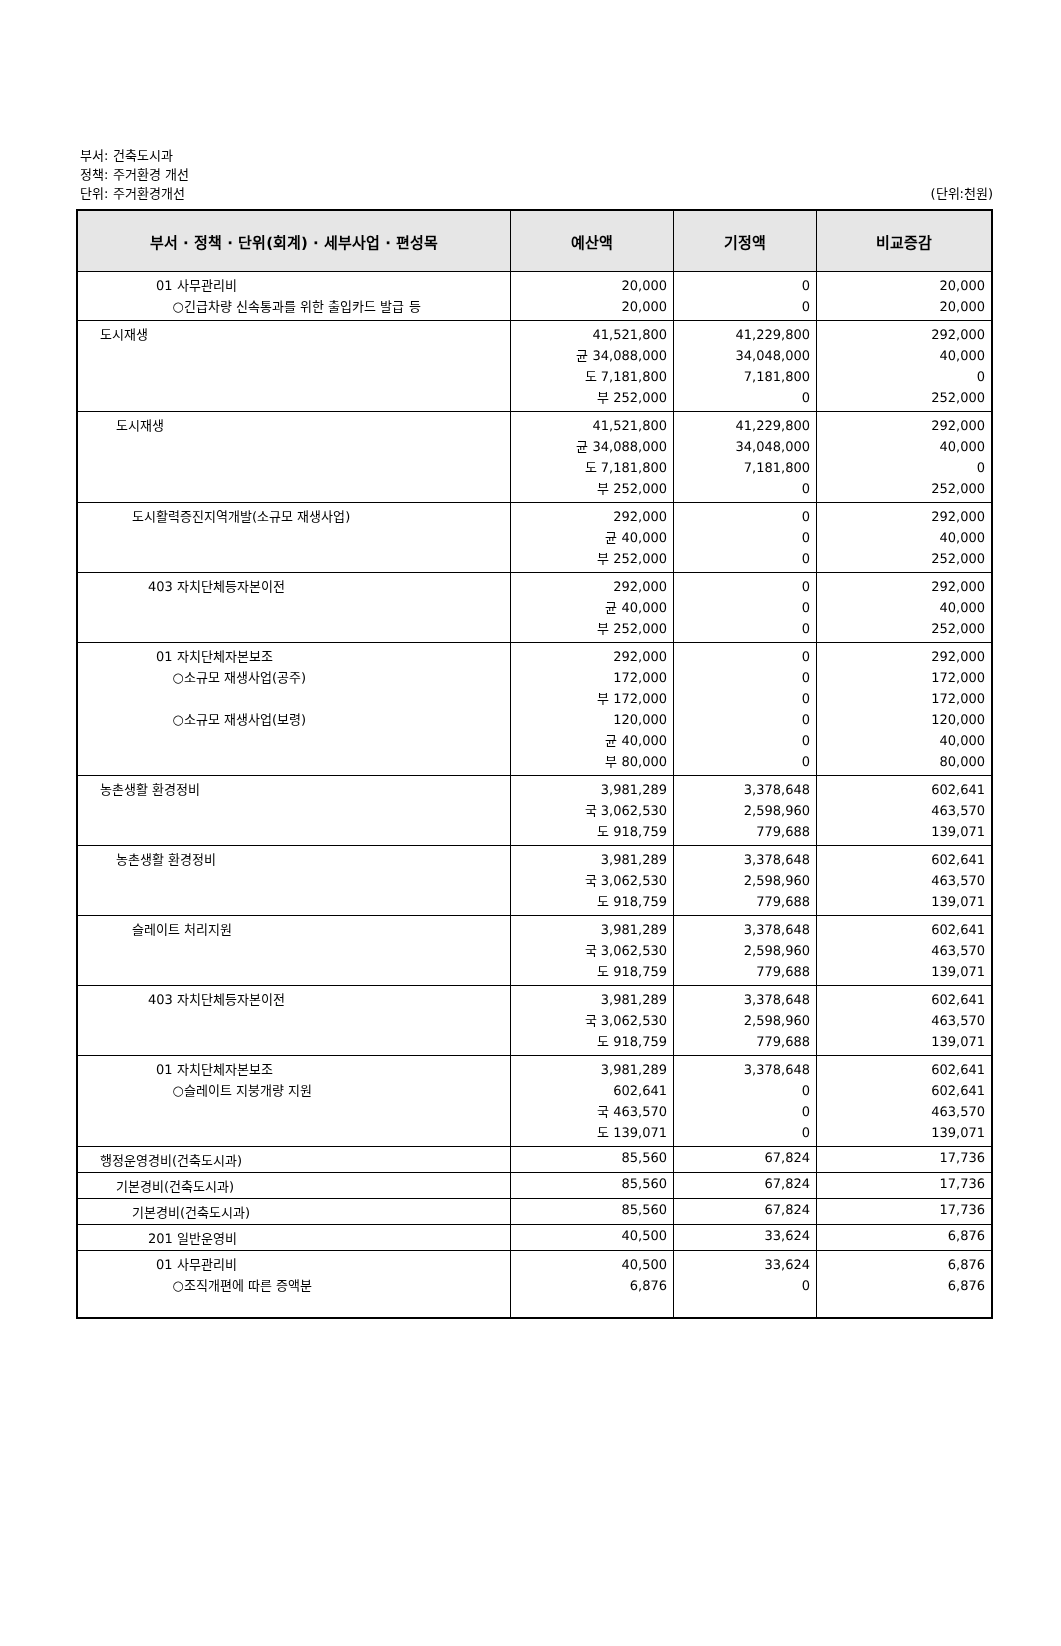부서: 건축도시과
정책: 주거환경 개선
단위: 주거환경개선 (단위:천원)
| 부서 · 정책 · 단위(회계) · 세부사업 · 편성목 | 예산액 | 기정액 | 비교증감 |
| --- | --- | --- | --- |
| 01 사무관리비 ○긴급차량 신속통과를 위한 출입카드 발급 등 | 20,000 20,000 | 0 0 | 20,000 20,000 |
| 도시재생 | 41,521,800 균 34,088,000 도 7,181,800 부 252,000 | 41,229,800 34,048,000 7,181,800 0 | 292,000 40,000 0 252,000 |
| 도시재생 | 41,521,800 균 34,088,000 도 7,181,800 부 252,000 | 41,229,800 34,048,000 7,181,800 0 | 292,000 40,000 0 252,000 |
| 도시활력증진지역개발(소규모 재생사업) | 292,000 균 40,000 부 252,000 | 0 0 0 | 292,000 40,000 252,000 |
| 403 자치단체등자본이전 | 292,000 균 40,000 부 252,000 | 0 0 0 | 292,000 40,000 252,000 |
| 01 자치단체자본보조 ○소규모 재생사업(공주) ○소규모 재생사업(보령) | 292,000 172,000 부 172,000 120,000 균 40,000 부 80,000 | 0 0 0 0 0 0 | 292,000 172,000 172,000 120,000 40,000 80,000 |
| 농촌생활 환경정비 | 3,981,289 국 3,062,530 도 918,759 | 3,378,648 2,598,960 779,688 | 602,641 463,570 139,071 |
| 농촌생활 환경정비 | 3,981,289 국 3,062,530 도 918,759 | 3,378,648 2,598,960 779,688 | 602,641 463,570 139,071 |
| 슬레이트 처리지원 | 3,981,289 국 3,062,530 도 918,759 | 3,378,648 2,598,960 779,688 | 602,641 463,570 139,071 |
| 403 자치단체등자본이전 | 3,981,289 국 3,062,530 도 918,759 | 3,378,648 2,598,960 779,688 | 602,641 463,570 139,071 |
| 01 자치단체자본보조 ○슬레이트 지붕개량 지원 | 3,981,289 602,641 국 463,570 도 139,071 | 3,378,648 0 0 0 | 602,641 602,641 463,570 139,071 |
| 행정운영경비(건축도시과) | 85,560 | 67,824 | 17,736 |
| 기본경비(건축도시과) | 85,560 | 67,824 | 17,736 |
| 기본경비(건축도시과) | 85,560 | 67,824 | 17,736 |
| 201 일반운영비 | 40,500 | 33,624 | 6,876 |
| 01 사무관리비 ○조직개편에 따른 증액분 | 40,500 6,876 | 33,624 0 | 6,876 6,876 |